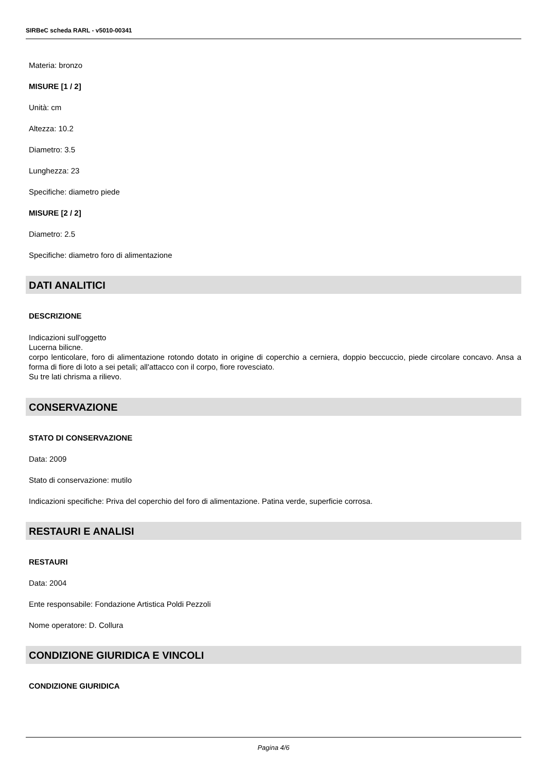SIRBeC scheda RARL - v5010-00341
Materia: bronzo
MISURE [1 / 2]
Unità: cm
Altezza: 10.2
Diametro: 3.5
Lunghezza: 23
Specifiche: diametro piede
MISURE [2 / 2]
Diametro: 2.5
Specifiche: diametro foro di alimentazione
DATI ANALITICI
DESCRIZIONE
Indicazioni sull'oggetto
Lucerna bilicne.
corpo lenticolare, foro di alimentazione rotondo dotato in origine di coperchio a cerniera, doppio beccuccio, piede circolare concavo. Ansa a forma di fiore di loto a sei petali; all'attacco con il corpo, fiore rovesciato.
Su tre lati chrisma a rilievo.
CONSERVAZIONE
STATO DI CONSERVAZIONE
Data: 2009
Stato di conservazione: mutilo
Indicazioni specifiche: Priva del coperchio del foro di alimentazione. Patina verde, superficie corrosa.
RESTAURI E ANALISI
RESTAURI
Data: 2004
Ente responsabile: Fondazione Artistica Poldi Pezzoli
Nome operatore: D. Collura
CONDIZIONE GIURIDICA E VINCOLI
CONDIZIONE GIURIDICA
Pagina 4/6